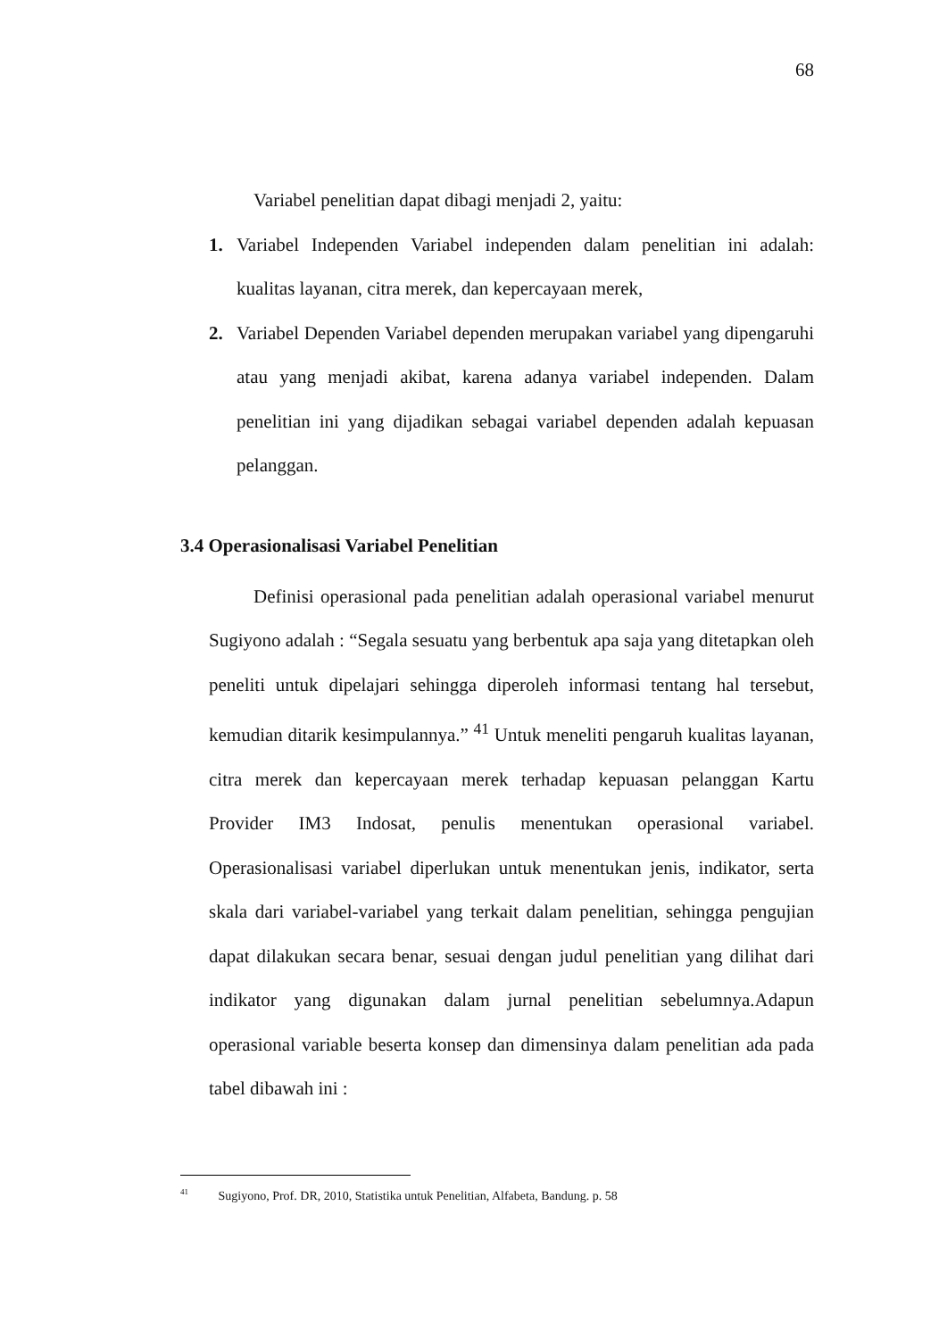68
Variabel penelitian dapat dibagi menjadi 2, yaitu:
1. Variabel Independen Variabel independen dalam penelitian ini adalah: kualitas layanan, citra merek, dan kepercayaan merek,
2. Variabel Dependen Variabel dependen merupakan variabel yang dipengaruhi atau yang menjadi akibat, karena adanya variabel independen. Dalam penelitian ini yang dijadikan sebagai variabel dependen adalah kepuasan pelanggan.
3.4 Operasionalisasi Variabel Penelitian
Definisi operasional pada penelitian adalah operasional variabel menurut Sugiyono adalah : “Segala sesuatu yang berbentuk apa saja yang ditetapkan oleh peneliti untuk dipelajari sehingga diperoleh informasi tentang hal tersebut, kemudian ditarik kesimpulannya.” <sup>41</sup> Untuk meneliti pengaruh kualitas layanan, citra merek dan kepercayaan merek terhadap kepuasan pelanggan Kartu Provider IM3 Indosat, penulis menentukan operasional variabel. Operasionalisasi variabel diperlukan untuk menentukan jenis, indikator, serta skala dari variabel-variabel yang terkait dalam penelitian, sehingga pengujian dapat dilakukan secara benar, sesuai dengan judul penelitian yang dilihat dari indikator yang digunakan dalam jurnal penelitian sebelumnya.Adapun operasional variable beserta konsep dan dimensinya dalam penelitian ada pada tabel dibawah ini :
<sup>41</sup> Sugiyono, Prof. DR, 2010, Statistika untuk Penelitian, Alfabeta, Bandung. p. 58